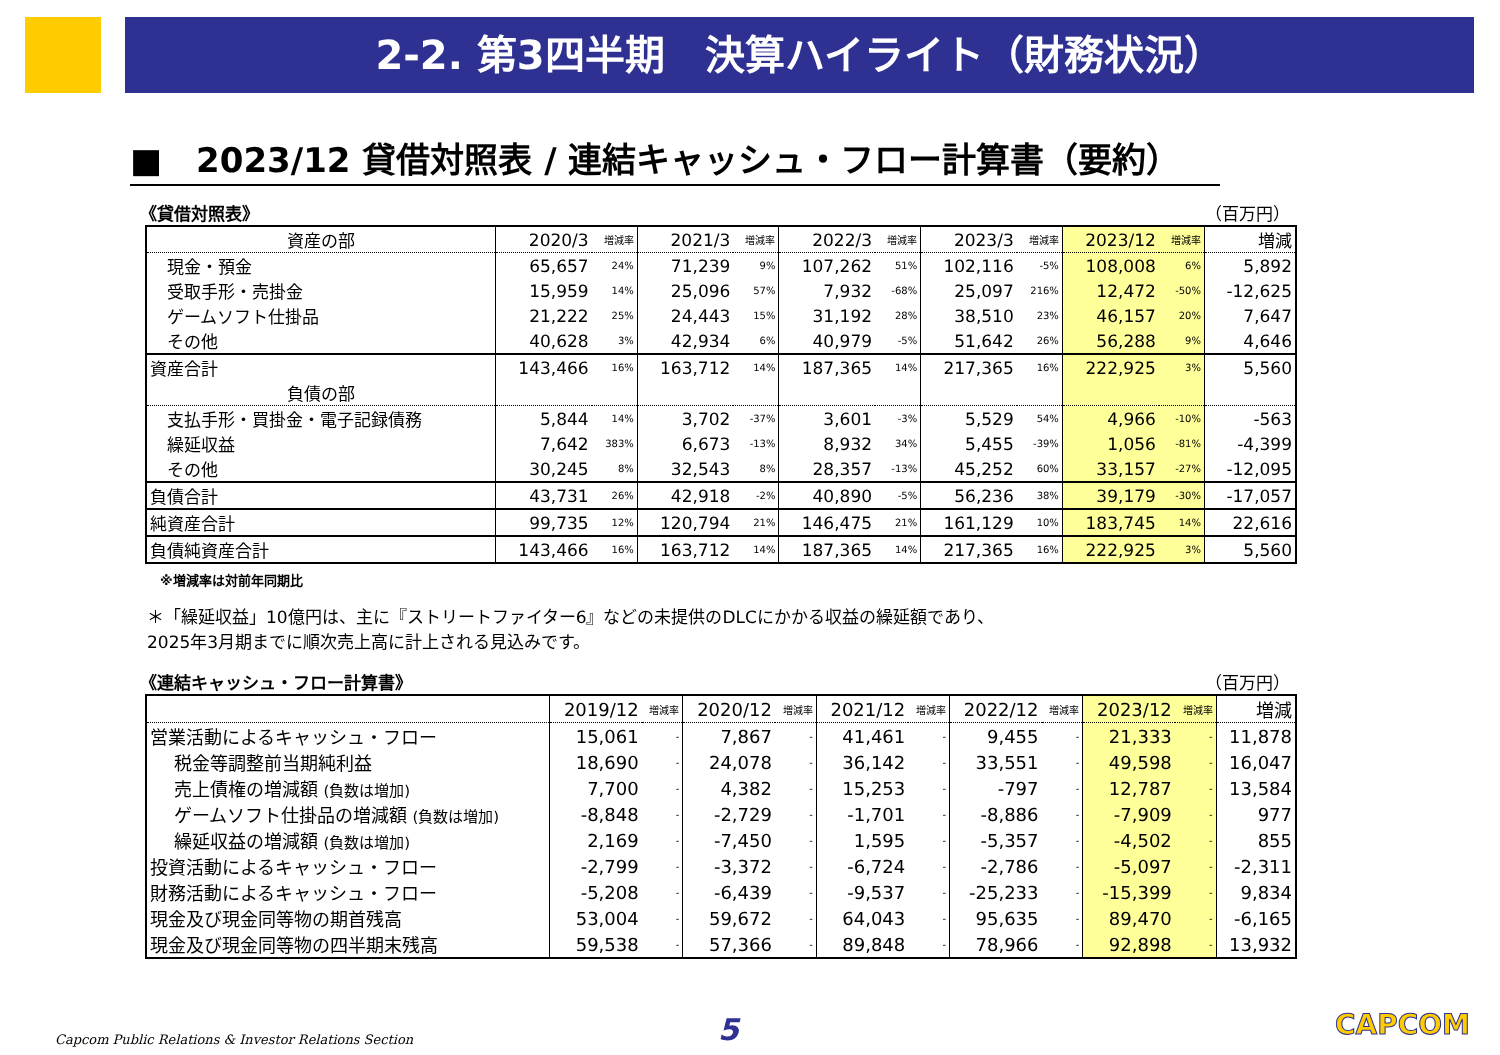2-2. 第3四半期　決算ハイライト（財務状況）
■　2023/12 貸借対照表 / 連結キャッシュ・フロー計算書（要約）
《貸借対照表》 （百万円）
| 資産の部 | 2020/3 | 増減率 | 2021/3 | 増減率 | 2022/3 | 増減率 | 2023/3 | 増減率 | 2023/12 | 増減率 | 増減 |
| --- | --- | --- | --- | --- | --- | --- | --- | --- | --- | --- | --- |
| 現金・預金 | 65,657 | 24% | 71,239 | 9% | 107,262 | 51% | 102,116 | -5% | 108,008 | 6% | 5,892 |
| 受取手形・売掛金 | 15,959 | 14% | 25,096 | 57% | 7,932 | -68% | 25,097 | 216% | 12,472 | -50% | -12,625 |
| ゲームソフト仕掛品 | 21,222 | 25% | 24,443 | 15% | 31,192 | 28% | 38,510 | 23% | 46,157 | 20% | 7,647 |
| その他 | 40,628 | 3% | 42,934 | 6% | 40,979 | -5% | 51,642 | 26% | 56,288 | 9% | 4,646 |
| 資産合計 | 143,466 | 16% | 163,712 | 14% | 187,365 | 14% | 217,365 | 16% | 222,925 | 3% | 5,560 |
| 負債の部 | | | | | | | | | | | |
| 支払手形・買掛金・電子記録債務 | 5,844 | 14% | 3,702 | -37% | 3,601 | -3% | 5,529 | 54% | 4,966 | -10% | -563 |
| 繰延収益 | 7,642 | 383% | 6,673 | -13% | 8,932 | 34% | 5,455 | -39% | 1,056 | -81% | -4,399 |
| その他 | 30,245 | 8% | 32,543 | 8% | 28,357 | -13% | 45,252 | 60% | 33,157 | -27% | -12,095 |
| 負債合計 | 43,731 | 26% | 42,918 | -2% | 40,890 | -5% | 56,236 | 38% | 39,179 | -30% | -17,057 |
| 純資産合計 | 99,735 | 12% | 120,794 | 21% | 146,475 | 21% | 161,129 | 10% | 183,745 | 14% | 22,616 |
| 負債純資産合計 | 143,466 | 16% | 163,712 | 14% | 187,365 | 14% | 217,365 | 16% | 222,925 | 3% | 5,560 |
※増減率は対前年同期比
＊「繰延収益」10億円は、主に『ストリートファイター6』などの未提供のDLCにかかる収益の繰延額であり、
2025年3月期までに順次売上高に計上される見込みです。
《連結キャッシュ・フロー計算書》 （百万円）
| | 2019/12 | 増減率 | 2020/12 | 増減率 | 2021/12 | 増減率 | 2022/12 | 増減率 | 2023/12 | 増減率 | 増減 |
| --- | --- | --- | --- | --- | --- | --- | --- | --- | --- | --- | --- |
| 営業活動によるキャッシュ・フロー | 15,061 | - | 7,867 | - | 41,461 | - | 9,455 | - | 21,333 | - | 11,878 |
| 税金等調整前当期純利益 | 18,690 | - | 24,078 | - | 36,142 | - | 33,551 | - | 49,598 | - | 16,047 |
| 売上債権の増減額 (負数は増加) | 7,700 | - | 4,382 | - | 15,253 | - | -797 | - | 12,787 | - | 13,584 |
| ゲームソフト仕掛品の増減額 (負数は増加) | -8,848 | - | -2,729 | - | -1,701 | - | -8,886 | - | -7,909 | - | 977 |
| 繰延収益の増減額 (負数は増加) | 2,169 | - | -7,450 | - | 1,595 | - | -5,357 | - | -4,502 | - | 855 |
| 投資活動によるキャッシュ・フロー | -2,799 | - | -3,372 | - | -6,724 | - | -2,786 | - | -5,097 | - | -2,311 |
| 財務活動によるキャッシュ・フロー | -5,208 | - | -6,439 | - | -9,537 | - | -25,233 | - | -15,399 | - | 9,834 |
| 現金及び現金同等物の期首残高 | 53,004 | - | 59,672 | - | 64,043 | - | 95,635 | - | 89,470 | - | -6,165 |
| 現金及び現金同等物の四半期末残高 | 59,538 | - | 57,366 | - | 89,848 | - | 78,966 | - | 92,898 | - | 13,932 |
Capcom Public Relations & Investor Relations Section
5 CAPCOM